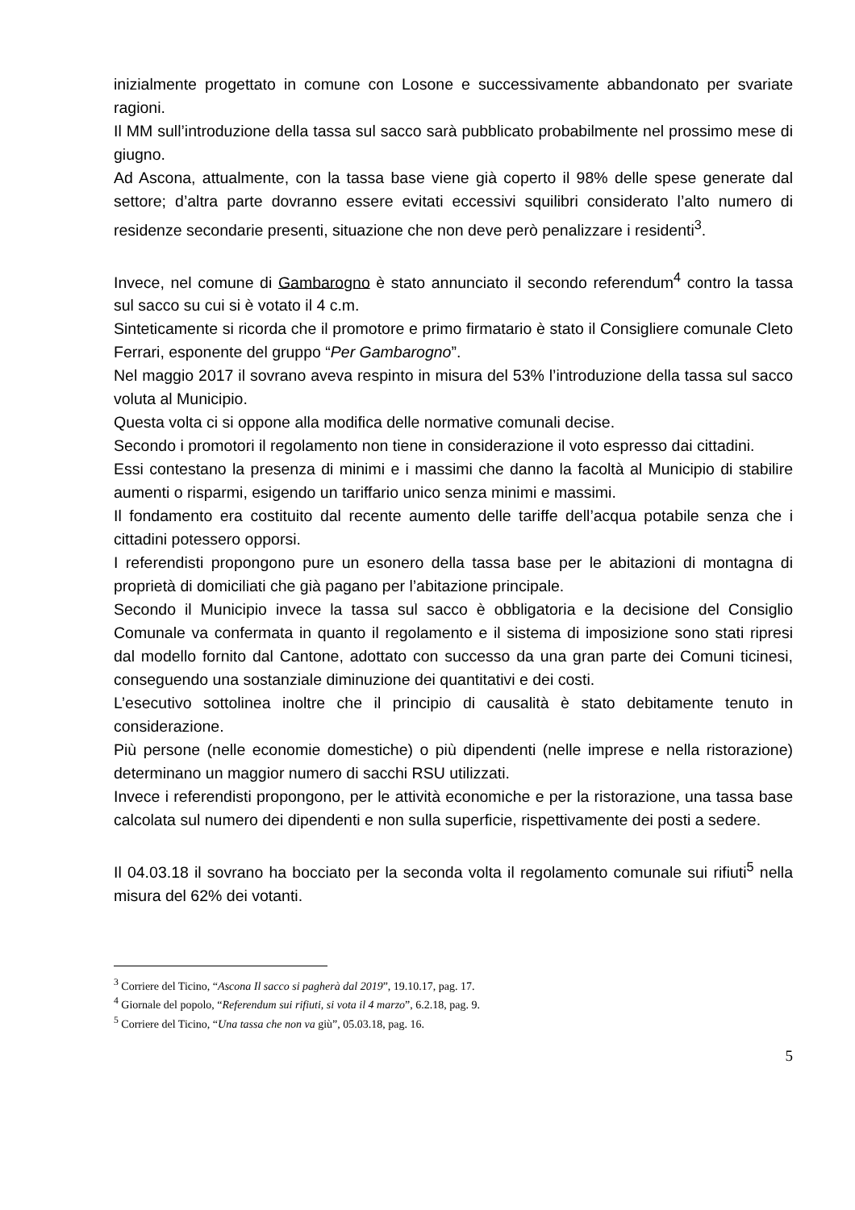inizialmente progettato in comune con Losone e successivamente abbandonato per svariate ragioni.
Il MM sull’introduzione della tassa sul sacco sarà pubblicato probabilmente nel prossimo mese di giugno.
Ad Ascona, attualmente, con la tassa base viene già coperto il 98% delle spese generate dal settore; d’altra parte dovranno essere evitati eccessivi squilibri considerato l’alto numero di residenze secondarie presenti, situazione che non deve però penalizzare i residenti<sup>3</sup>.
Invece, nel comune di Gambarogno è stato annunciato il secondo referendum<sup>4</sup> contro la tassa sul sacco su cui si è votato il 4 c.m.
Sinteticamente si ricorda che il promotore e primo firmatario è stato il Consigliere comunale Cleto Ferrari, esponente del gruppo “Per Gambarogno”.
Nel maggio 2017 il sovrano aveva respinto in misura del 53% l’introduzione della tassa sul sacco voluta al Municipio.
Questa volta ci si oppone alla modifica delle normative comunali decise.
Secondo i promotori il regolamento non tiene in considerazione il voto espresso dai cittadini.
Essi contestano la presenza di minimi e i massimi che danno la facoltà al Municipio di stabilire aumenti o risparmi, esigendo un tariffario unico senza minimi e massimi.
Il fondamento era costituito dal recente aumento delle tariffe dell’acqua potabile senza che i cittadini potessero opporsi.
I referendisti propongono pure un esonero della tassa base per le abitazioni di montagna di proprietà di domiciliati che già pagano per l’abitazione principale.
Secondo il Municipio invece la tassa sul sacco è obbligatoria e la decisione del Consiglio Comunale va confermata in quanto il regolamento e il sistema di imposizione sono stati ripresi dal modello fornito dal Cantone, adottato con successo da una gran parte dei Comuni ticinesi, conseguendo una sostanziale diminuzione dei quantitativi e dei costi.
L’esecutivo sottolinea inoltre che il principio di causalità è stato debitamente tenuto in considerazione.
Più persone (nelle economie domestiche) o più dipendenti (nelle imprese e nella ristorazione) determinano un maggior numero di sacchi RSU utilizzati.
Invece i referendisti propongono, per le attività economiche e per la ristorazione, una tassa base calcolata sul numero dei dipendenti e non sulla superficie, rispettivamente dei posti a sedere.
Il 04.03.18 il sovrano ha bocciato per la seconda volta il regolamento comunale sui rifiuti<sup>5</sup> nella misura del 62% dei votanti.
<sup>3</sup> Corriere del Ticino, “Ascona Il sacco si pagherà dal 2019”, 19.10.17, pag. 17.
<sup>4</sup> Giornale del popolo, “Referendum sui rifiuti, si vota il 4 marzo”, 6.2.18, pag. 9.
<sup>5</sup> Corriere del Ticino, “Una tassa che non va giù”, 05.03.18, pag. 16.
5